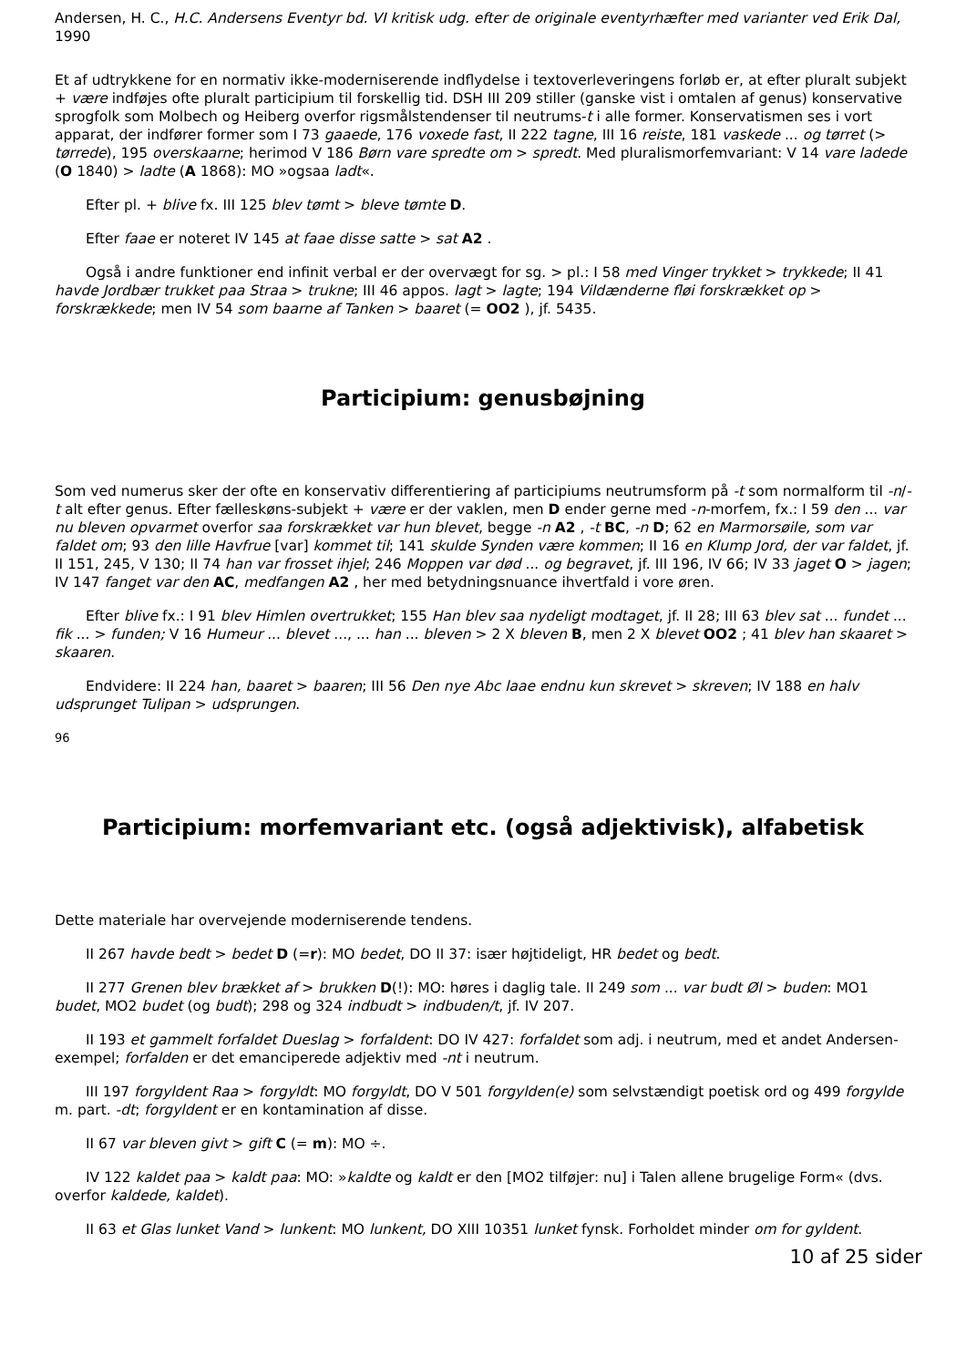Andersen, H. C., H.C. Andersens Eventyr bd. VI kritisk udg. efter de originale eventyrhæfter med varianter ved Erik Dal, 1990
Et af udtrykkene for en normativ ikke-moderniserende indflydelse i textoverleveringens forløb er, at efter pluralt subjekt + være indføjes ofte pluralt participium til forskellig tid. DSH III 209 stiller (ganske vist i omtalen af genus) konservative sprogfolk som Molbech og Heiberg overfor rigsmålstendenser til neutrums-t i alle former. Konservatismen ses i vort apparat, der indfører former som I 73 gaaede, 176 voxede fast, II 222 tagne, III 16 reiste, 181 vaskede ... og tørret (> tørrede), 195 overskaarne; herimod V 186 Børn vare spredte om > spredt. Med pluralismorfemvariant: V 14 vare ladede (O 1840) > ladte (A 1868): MO »ogsaa ladt«.
Efter pl. + blive fx. III 125 blev tømt > bleve tømte D.
Efter faae er noteret IV 145 at faae disse satte > sat A2 .
Også i andre funktioner end infinit verbal er der overvægt for sg. > pl.: I 58 med Vinger trykket > trykkede; II 41 havde Jordbær trukket paa Straa > trukne; III 46 appos. lagt > lagte; 194 Vildænderne fløi forskrækket op > forskrækkede; men IV 54 som baarne af Tanken > baaret (= OO2 ), jf. 5435.
Participium: genusbøjning
Som ved numerus sker der ofte en konservativ differentiering af participiums neutrumsform på -t som normalform til -n/-t alt efter genus. Efter fælleskøns-subjekt + være er der vaklen, men D ender gerne med -n-morfem, fx.: I 59 den ... var nu bleven opvarmet overfor saa forskrækket var hun blevet, begge -n A2 , -t BC, -n D; 62 en Marmorsøile, som var faldet om; 93 den lille Havfrue [var] kommet til; 141 skulde Synden være kommen; II 16 en Klump Jord, der var faldet, jf. II 151, 245, V 130; II 74 han var frosset ihjel; 246 Moppen var død ... og begravet, jf. III 196, IV 66; IV 33 jaget O > jagen; IV 147 fanget var den AC, medfangen A2 , her med betydningsnuance ihvertfald i vore øren.
Efter blive fx.: I 91 blev Himlen overtrukket; 155 Han blev saa nydeligt modtaget, jf. II 28; III 63 blev sat ... fundet ... fik ... > funden; V 16 Humeur ... blevet ..., ... han ... bleven > 2 X bleven B, men 2 X blevet OO2 ; 41 blev han skaaret > skaaren.
Endvidere: II 224 han, baaret > baaren; III 56 Den nye Abc laae endnu kun skrevet > skreven; IV 188 en halv udsprunget Tulipan > udsprungen.
96
Participium: morfemvariant etc. (også adjektivisk), alfabetisk
Dette materiale har overvejende moderniserende tendens.
II 267 havde bedt > bedet D (=r): MO bedet, DO II 37: især højtideligt, HR bedet og bedt.
II 277 Grenen blev brækket af > brukken D(!): MO: høres i daglig tale. II 249 som ... var budt Øl > buden: MO1 budet, MO2 budet (og budt); 298 og 324 indbudt > indbuden/t, jf. IV 207.
II 193 et gammelt forfaldet Dueslag > forfaldent: DO IV 427: forfaldet som adj. i neutrum, med et andet Andersen-exempel; forfalden er det emanciperede adjektiv med -nt i neutrum.
III 197 forgyldent Raa > forgyldt: MO forgyldt, DO V 501 forgylden(e) som selvstændigt poetisk ord og 499 forgylde m. part. -dt; forgyldent er en kontamination af disse.
II 67 var bleven givt > gift C (= m): MO ÷.
IV 122 kaldet paa > kaldt paa: MO: »kaldte og kaldt er den [MO2 tilføjer: nu] i Talen allene brugelige Form« (dvs. overfor kaldede, kaldet).
II 63 et Glas lunket Vand > lunkent: MO lunkent, DO XIII 10351 lunket fynsk. Forholdet minder om for gyldent.
10 af 25 sider